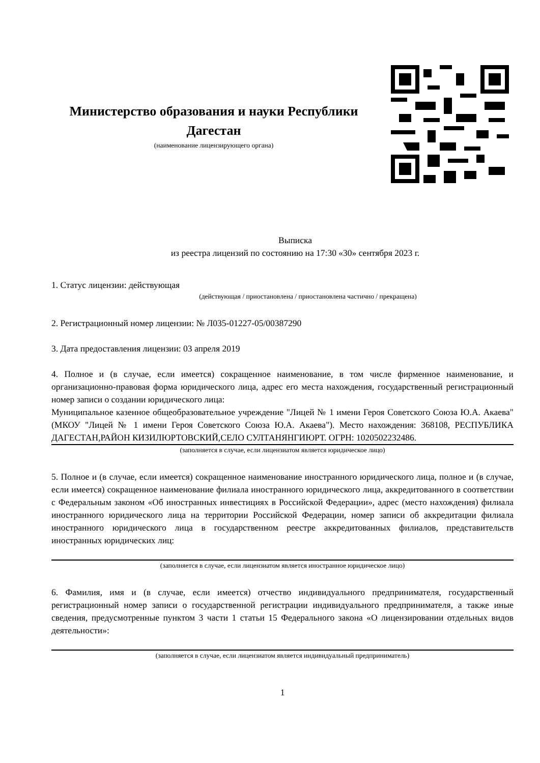Министерство образования и науки Республики Дагестан
(наименование лицензирующего органа)
Выписка
из реестра лицензий по состоянию на 17:30 «30» сентября 2023 г.
1. Статус лицензии: действующая
(действующая / приостановлена / приостановлена частично / прекращена)
2. Регистрационный номер лицензии: № Л035-01227-05/00387290
3. Дата предоставления лицензии: 03 апреля 2019
4. Полное и (в случае, если имеется) сокращенное наименование, в том числе фирменное наименование, и организационно-правовая форма юридического лица, адрес его места нахождения, государственный регистрационный номер записи о создании юридического лица:
Муниципальное казенное общеобразовательное учреждение "Лицей № 1 имени Героя Советского Союза Ю.А. Акаева" (МКОУ "Лицей № 1 имени Героя Советского Союза Ю.А. Акаева"). Место нахождения: 368108, РЕСПУБЛИКА ДАГЕСТАН,РАЙОН КИЗИЛЮРТОВСКИЙ,СЕЛО СУЛТАНЯНГИЮРТ. ОГРН: 1020502232486.
(заполняется в случае, если лицензиатом является юридическое лицо)
5. Полное и (в случае, если имеется) сокращенное наименование иностранного юридического лица, полное и (в случае, если имеется) сокращенное наименование филиала иностранного юридического лица, аккредитованного в соответствии с Федеральным законом «Об иностранных инвестициях в Российской Федерации», адрес (место нахождения) филиала иностранного юридического лица на территории Российской Федерации, номер записи об аккредитации филиала иностранного юридического лица в государственном реестре аккредитованных филиалов, представительств иностранных юридических лиц:
(заполняется в случае, если лицензиатом является иностранное юридическое лицо)
6. Фамилия, имя и (в случае, если имеется) отчество индивидуального предпринимателя, государственный регистрационный номер записи о государственной регистрации индивидуального предпринимателя, а также иные сведения, предусмотренные пунктом 3 части 1 статьи 15 Федерального закона «О лицензировании отдельных видов деятельности»:
(заполняется в случае, если лицензиатом является индивидуальный предприниматель)
1